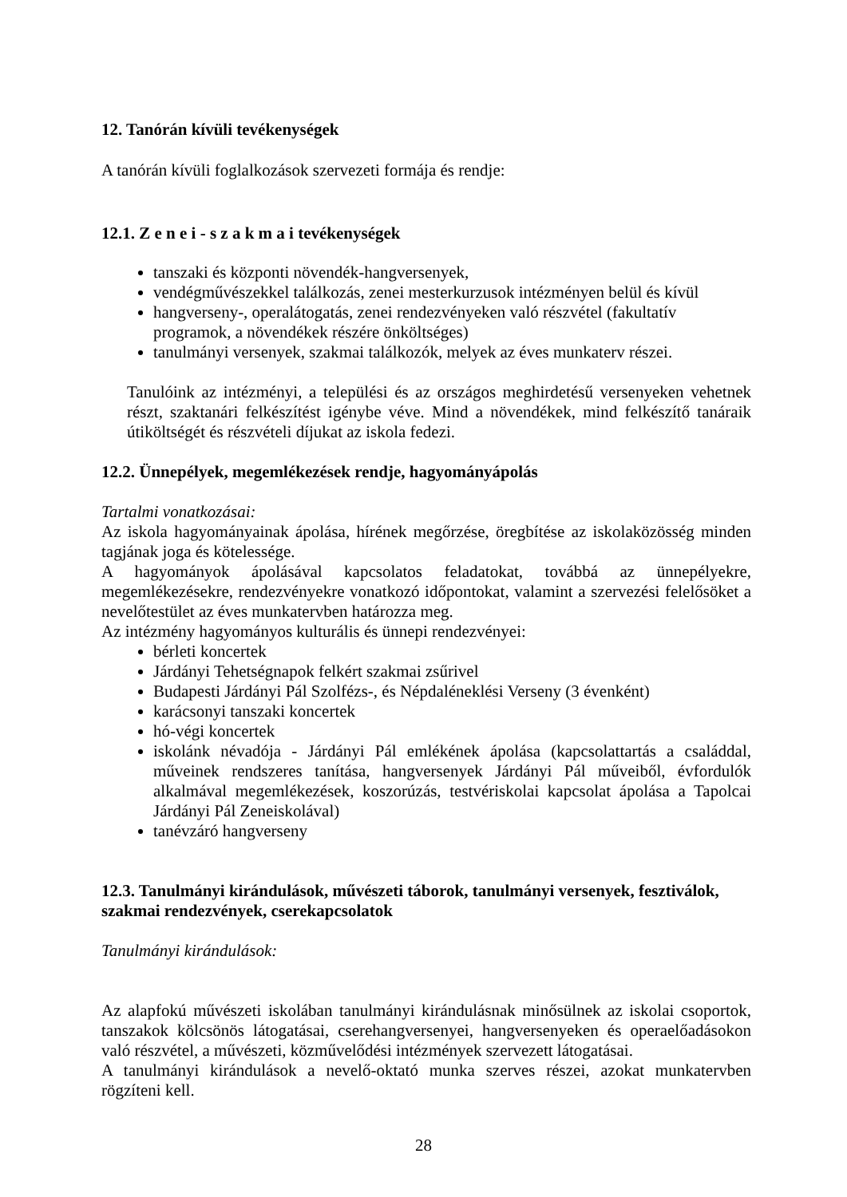12. Tanórán kívüli tevékenységek
A tanórán kívüli foglalkozások szervezeti formája és rendje:
12.1. Z e n e i - s z a k m a i tevékenységek
tanszaki és központi növendék-hangversenyek,
vendégművészekkel találkozás, zenei mesterkurzusok intézményen belül és kívül
hangverseny-, operalátogatás, zenei rendezvényeken való részvétel (fakultatív programok, a növendékek részére önköltséges)
tanulmányi versenyek, szakmai találkozók, melyek az éves munkaterv részei.
Tanulóink az intézményi, a települési és az országos meghirdetésű versenyeken vehetnek részt, szaktanári felkészítést igénybe véve. Mind a növendékek, mind felkészítő tanáraik útiköltségét és részvételi díjukat az iskola fedezi.
12.2. Ünnepélyek, megemlékezések rendje, hagyományápolás
Tartalmi vonatkozásai:
Az iskola hagyományainak ápolása, hírének megőrzése, öregbítése az iskolaközösség minden tagjának joga és kötelessége.
A hagyományok ápolásával kapcsolatos feladatokat, továbbá az ünnepélyekre, megemlékezésekre, rendezvényekre vonatkozó időpontokat, valamint a szervezési felelősöket a nevelőtestület az éves munkatervben határozza meg.
Az intézmény hagyományos kulturális és ünnepi rendezvényei:
bérleti koncertek
Járdányi Tehetségnapok felkért szakmai zsűrivel
Budapesti Járdányi Pál Szolfézs-, és Népdaléneklési Verseny (3 évenként)
karácsonyi tanszaki koncertek
hó-végi koncertek
iskolánk névadója - Járdányi Pál emlékének ápolása (kapcsolattartás a családdal, műveinek rendszeres tanítása, hangversenyek Járdányi Pál műveiből, évfordulók alkalmával megemlékezések, koszorúzás, testvériskolai kapcsolat ápolása a Tapolcai Járdányi Pál Zeneiskolával)
tanévzáró hangverseny
12.3. Tanulmányi kirándulások, művészeti táborok, tanulmányi versenyek, fesztiválok, szakmai rendezvények, cserekapcsolatok
Tanulmányi kirándulások:
Az alapfokú művészeti iskolában tanulmányi kirándulásnak minősülnek az iskolai csoportok, tanszakok kölcsönös látogatásai, cserehangversenyei, hangversenyeken és operaelőadásokon való részvétel, a művészeti, közművelődési intézmények szervezett látogatásai.
A tanulmányi kirándulások a nevelő-oktató munka szerves részei, azokat munkatervben rögzíteni kell.
28